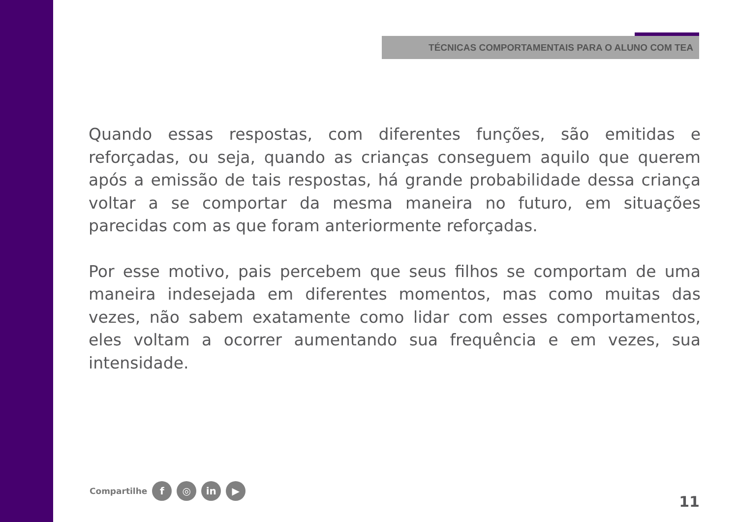TÉCNICAS COMPORTAMENTAIS PARA O ALUNO COM TEA
Quando essas respostas, com diferentes funções, são emitidas e reforçadas, ou seja, quando as crianças conseguem aquilo que querem após a emissão de tais respostas, há grande probabilidade dessa criança voltar a se comportar da mesma maneira no futuro, em situações parecidas com as que foram anteriormente reforçadas.
Por esse motivo, pais percebem que seus filhos se comportam de uma maneira indesejada em diferentes momentos, mas como muitas das vezes, não sabem exatamente como lidar com esses comportamentos, eles voltam a ocorrer aumentando sua frequência e em vezes, sua intensidade.
Compartilhe f ◎ in ▶
11